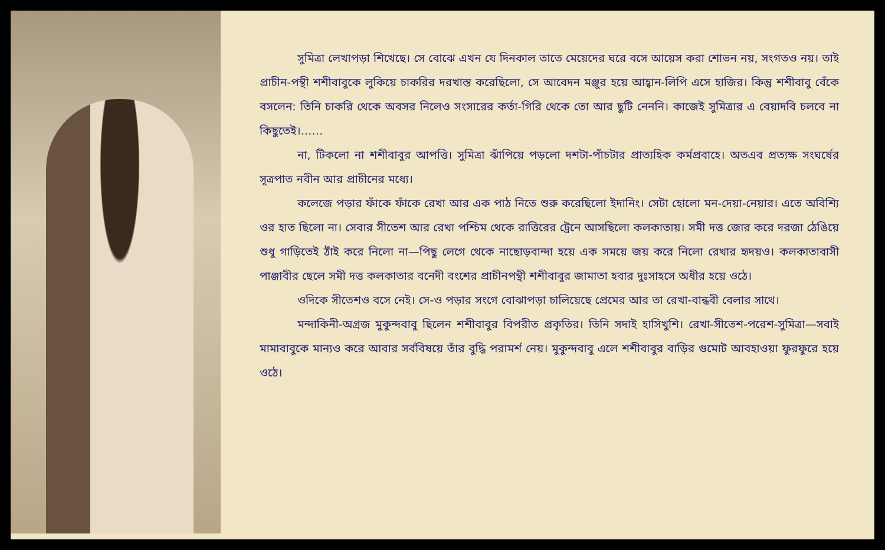সুমিত্রা লেখাপড়া শিখেছে। সে বোঝে এখন যে দিনকাল তাতে মেয়েদের ঘরে বসে আয়েস করা শোভন নয়, সংগতও নয়। তাই প্রাচীন-পন্থী শশীবাবুকে লুকিয়ে চাকরির দরখাস্ত করেছিলো, সে আবেদন মঞ্জুর হয়ে আহ্বান-লিপি এসে হাজির। কিন্তু শশীবাবু বেঁকে বসলেন: তিনি চাকরি থেকে অবসর নিলেও সংসারের কর্তা-গিরি থেকে তো আর ছুটি নেননি। কাজেই সুমিত্রার এ বেয়াদবি চলবে না কিছুতেই।……
না, টিকলো না শশীবাবুর আপত্তি। সুমিত্রা ঝাঁপিয়ে পড়লো দশটা-পাঁচটার প্রাত্যহিক কর্মপ্রবাহে। অতএব প্রত্যক্ষ সংঘর্ষের সূত্রপাত নবীন আর প্রাচীনের মধ্যে।
কলেজে পড়ার ফাঁকে ফাঁকে রেখা আর এক পাঠ নিতে শুরু করেছিলো ইদানিং। সেটা হোলো মন-দেয়া-নেয়ার। এতে অবিশ্যি ওর হাত ছিলো না। সেবার সীতেশ আর রেখা পশ্চিম থেকে রাত্তিরের ট্রেনে আসছিলো কলকাতায়। সমী দত্ত জোর করে দরজা ঠেঙিয়ে শুধু গাড়িতেই ঠাঁই করে নিলো না—পিছু লেগে থেকে নাছোড়বান্দা হয়ে এক সময়ে জয় করে নিলো রেখার হৃদয়ও। কলকাতাবাসী পাঞ্জাবীর ছেলে সমী দত্ত কলকাতার বনেদী বংশের প্রাচীনপন্থী শশীবাবুর জামাতা হবার দুঃসাহসে অধীর হয়ে ওঠে।
ওদিকে সীতেশও বসে নেই। সে-ও পড়ার সংগে বোঝাপড়া চালিয়েছে প্রেমের আর তা রেখা-বান্ধবী বেলার সাথে।
মন্দাকিনী-অগ্রজ মুকুন্দবাবু ছিলেন শশীবাবুর বিপরীত প্রকৃতির। তিনি সদাই হাসিখুশি। রেখা-সীতেশ-পরেশ-সুমিত্রা—সবাই মামাবাবুকে মান্যও করে আবার সর্ববিষয়ে তাঁর বুদ্ধি পরামর্শ নেয়। মুকুন্দবাবু এলে শশীবাবুর বাড়ির গুমোট আবহাওয়া ফুরফুরে হয়ে ওঠে।